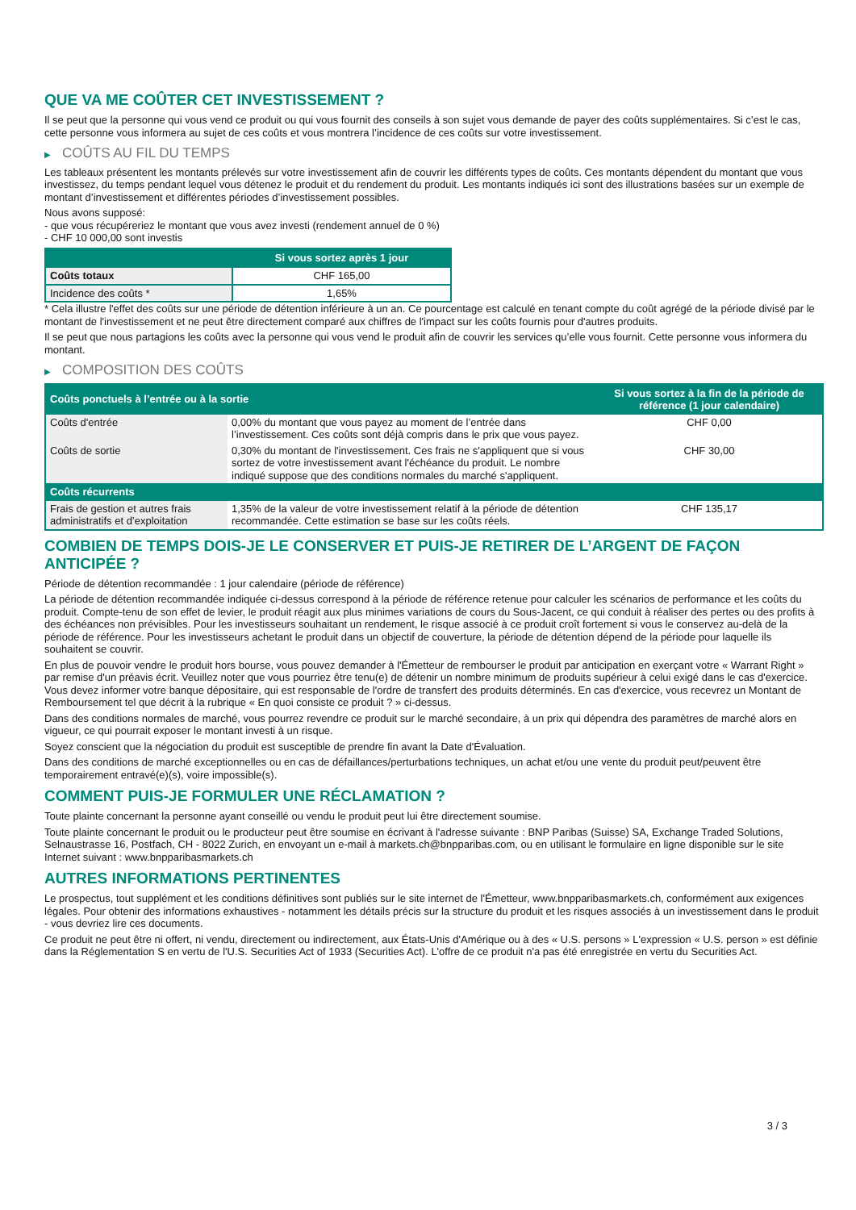QUE VA ME COÛTER CET INVESTISSEMENT ?
Il se peut que la personne qui vous vend ce produit ou qui vous fournit des conseils à son sujet vous demande de payer des coûts supplémentaires. Si c’est le cas, cette personne vous informera au sujet de ces coûts et vous montrera l’incidence de ces coûts sur votre investissement.
▶ COÛTS AU FIL DU TEMPS
Les tableaux présentent les montants prélevés sur votre investissement afin de couvrir les différents types de coûts. Ces montants dépendent du montant que vous investissez, du temps pendant lequel vous détenez le produit et du rendement du produit. Les montants indiqués ici sont des illustrations basées sur un exemple de montant d’investissement et différentes périodes d’investissement possibles.
Nous avons supposé:
- que vous récupéreriez le montant que vous avez investi (rendement annuel de 0 %)
- CHF 10 000,00 sont investis
| | Si vous sortez après 1 jour |
| --- | --- |
| Coûts totaux | CHF 165,00 |
| Incidence des coûts * | 1,65% |
* Cela illustre l'effet des coûts sur une période de détention inférieure à un an. Ce pourcentage est calculé en tenant compte du coût agrégé de la période divisé par le montant de l'investissement et ne peut être directement comparé aux chiffres de l'impact sur les coûts fournis pour d'autres produits.
Il se peut que nous partagions les coûts avec la personne qui vous vend le produit afin de couvrir les services qu’elle vous fournit. Cette personne vous informera du montant.
▶ COMPOSITION DES COÛTS
| Coûts ponctuels à l’entrée ou à la sortie | | Si vous sortez à la fin de la période de référence (1 jour calendaire) |
| --- | --- | --- |
| Coûts d'entrée | 0,00% du montant que vous payez au moment de l’entrée dans l’investissement. Ces coûts sont déjà compris dans le prix que vous payez. | CHF 0,00 |
| Coûts de sortie | 0,30% du montant de l'investissement. Ces frais ne s'appliquent que si vous sortez de votre investissement avant l'échéance du produit. Le nombre indiqué suppose que des conditions normales du marché s'appliquent. | CHF 30,00 |
| Coûts récurrents | | |
| Frais de gestion et autres frais administratifs et d’exploitation | 1,35% de la valeur de votre investissement relatif à la période de détention recommandée. Cette estimation se base sur les coûts réels. | CHF 135,17 |
COMBIEN DE TEMPS DOIS-JE LE CONSERVER ET PUIS-JE RETIRER DE L’ARGENT DE FAÇON ANTICIPÉE ?
Période de détention recommandée : 1 jour calendaire (période de référence)
La période de détention recommandée indiquée ci-dessus correspond à la période de référence retenue pour calculer les scénarios de performance et les coûts du produit. Compte-tenu de son effet de levier, le produit réagit aux plus minimes variations de cours du Sous-Jacent, ce qui conduit à réaliser des pertes ou des profits à des échéances non prévisibles. Pour les investisseurs souhaitant un rendement, le risque associé à ce produit croît fortement si vous le conservez au-delà de la période de référence. Pour les investisseurs achetant le produit dans un objectif de couverture, la période de détention dépend de la période pour laquelle ils souhaitent se couvrir.
En plus de pouvoir vendre le produit hors bourse, vous pouvez demander à l'Émetteur de rembourser le produit par anticipation en exerçant votre « Warrant Right » par remise d'un préavis écrit. Veuillez noter que vous pourriez être tenu(e) de détenir un nombre minimum de produits supérieur à celui exigé dans le cas d'exercice. Vous devez informer votre banque dépositaire, qui est responsable de l'ordre de transfert des produits déterminés. En cas d'exercice, vous recevrez un Montant de Remboursement tel que décrit à la rubrique « En quoi consiste ce produit ? » ci-dessus.
Dans des conditions normales de marché, vous pourrez revendre ce produit sur le marché secondaire, à un prix qui dépendra des paramètres de marché alors en vigueur, ce qui pourrait exposer le montant investi à un risque.
Soyez conscient que la négociation du produit est susceptible de prendre fin avant la Date d'Évaluation.
Dans des conditions de marché exceptionnelles ou en cas de défaillances/perturbations techniques, un achat et/ou une vente du produit peut/peuvent être temporairement entravé(e)(s), voire impossible(s).
COMMENT PUIS-JE FORMULER UNE RÉCLAMATION ?
Toute plainte concernant la personne ayant conseillé ou vendu le produit peut lui être directement soumise.
Toute plainte concernant le produit ou le producteur peut être soumise en écrivant à l'adresse suivante : BNP Paribas (Suisse) SA, Exchange Traded Solutions, Selnaustrasse 16, Postfach, CH - 8022 Zurich, en envoyant un e-mail à markets.ch@bnpparibas.com, ou en utilisant le formulaire en ligne disponible sur le site Internet suivant : www.bnpparibasmarkets.ch
AUTRES INFORMATIONS PERTINENTES
Le prospectus, tout supplément et les conditions définitives sont publiés sur le site internet de l'Émetteur, www.bnpparibasmarkets.ch, conformément aux exigences légales. Pour obtenir des informations exhaustives - notamment les détails précis sur la structure du produit et les risques associés à un investissement dans le produit - vous devriez lire ces documents.
Ce produit ne peut être ni offert, ni vendu, directement ou indirectement, aux États-Unis d'Amérique ou à des « U.S. persons » L'expression « U.S. person » est définie dans la Réglementation S en vertu de l'U.S. Securities Act of 1933 (Securities Act). L'offre de ce produit n'a pas été enregistrée en vertu du Securities Act.
3 / 3